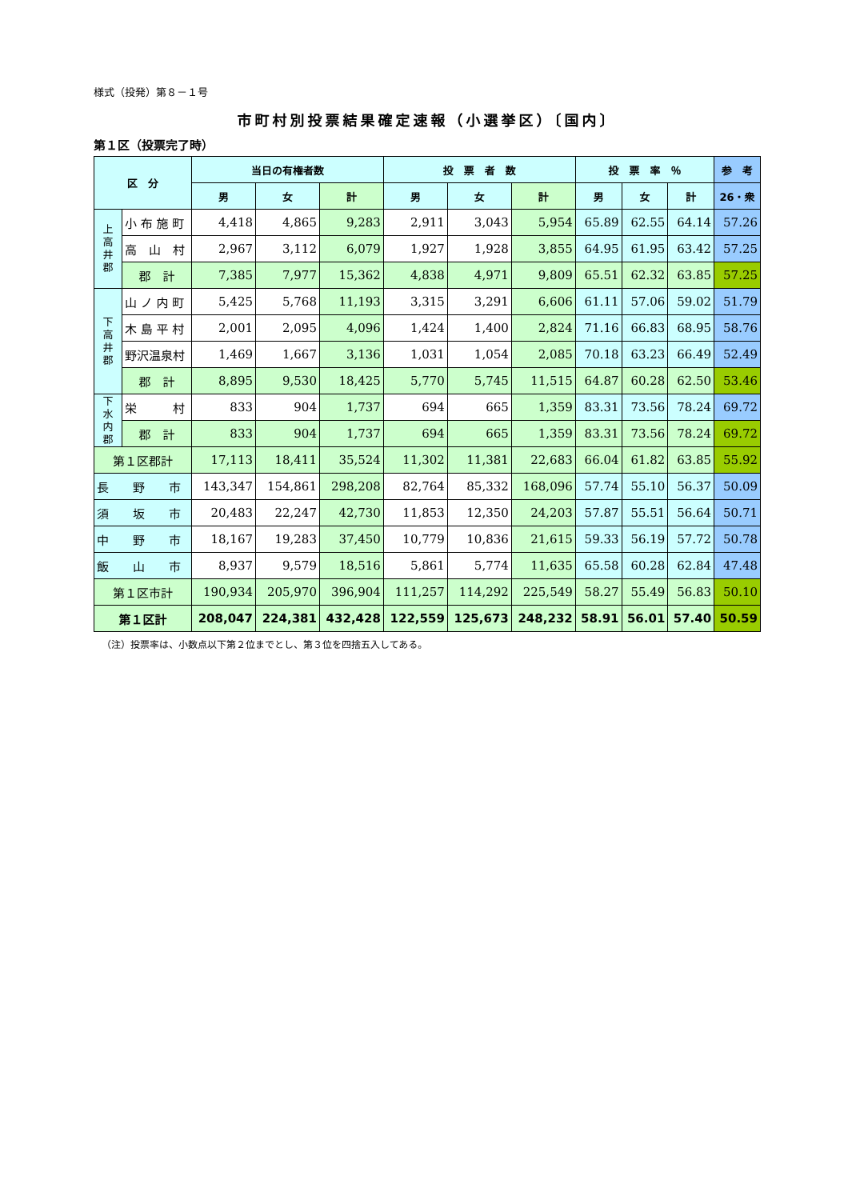様式（投発）第８－１号
市町村別投票結果確定速報（小選挙区）〔国内〕
第１区（投票完了時）
| 区 分 | | 当日の有権者数 | | | 投 票 者 数 | | | 投 票 率 ％ | | | 参 考 |
| --- | --- | --- | --- | --- | --- | --- | --- | --- | --- | --- | --- |
| | | 男 | 女 | 計 | 男 | 女 | 計 | 男 | 女 | 計 | 26・衆 |
| 上 高 井 郡 | 小 布 施 町 | 4,418 | 4,865 | 9,283 | 2,911 | 3,043 | 5,954 | 65.89 | 62.55 | 64.14 | 57.26 |
| | 高 山 村 | 2,967 | 3,112 | 6,079 | 1,927 | 1,928 | 3,855 | 64.95 | 61.95 | 63.42 | 57.25 |
| | 郡 計 | 7,385 | 7,977 | 15,362 | 4,838 | 4,971 | 9,809 | 65.51 | 62.32 | 63.85 | 57.25 |
| 下 高 井 郡 | 山 ノ 内 町 | 5,425 | 5,768 | 11,193 | 3,315 | 3,291 | 6,606 | 61.11 | 57.06 | 59.02 | 51.79 |
| | 木 島 平 村 | 2,001 | 2,095 | 4,096 | 1,424 | 1,400 | 2,824 | 71.16 | 66.83 | 68.95 | 58.76 |
| | 野沢温泉村 | 1,469 | 1,667 | 3,136 | 1,031 | 1,054 | 2,085 | 70.18 | 63.23 | 66.49 | 52.49 |
| | 郡 計 | 8,895 | 9,530 | 18,425 | 5,770 | 5,745 | 11,515 | 64.87 | 60.28 | 62.50 | 53.46 |
| 下 水 内 郡 | 栄 村 | 833 | 904 | 1,737 | 694 | 665 | 1,359 | 83.31 | 73.56 | 78.24 | 69.72 |
| | 郡 計 | 833 | 904 | 1,737 | 694 | 665 | 1,359 | 83.31 | 73.56 | 78.24 | 69.72 |
| 第１区郡計 | | 17,113 | 18,411 | 35,524 | 11,302 | 11,381 | 22,683 | 66.04 | 61.82 | 63.85 | 55.92 |
| 長 野 市 | | 143,347 | 154,861 | 298,208 | 82,764 | 85,332 | 168,096 | 57.74 | 55.10 | 56.37 | 50.09 |
| 須 坂 市 | | 20,483 | 22,247 | 42,730 | 11,853 | 12,350 | 24,203 | 57.87 | 55.51 | 56.64 | 50.71 |
| 中 野 市 | | 18,167 | 19,283 | 37,450 | 10,779 | 10,836 | 21,615 | 59.33 | 56.19 | 57.72 | 50.78 |
| 飯 山 市 | | 8,937 | 9,579 | 18,516 | 5,861 | 5,774 | 11,635 | 65.58 | 60.28 | 62.84 | 47.48 |
| 第１区市計 | | 190,934 | 205,970 | 396,904 | 111,257 | 114,292 | 225,549 | 58.27 | 55.49 | 56.83 | 50.10 |
| 第１区計 | | 208,047 | 224,381 | 432,428 | 122,559 | 125,673 | 248,232 | 58.91 | 56.01 | 57.40 | 50.59 |
（注）投票率は、小数点以下第２位までとし、第３位を四捨五入してある。